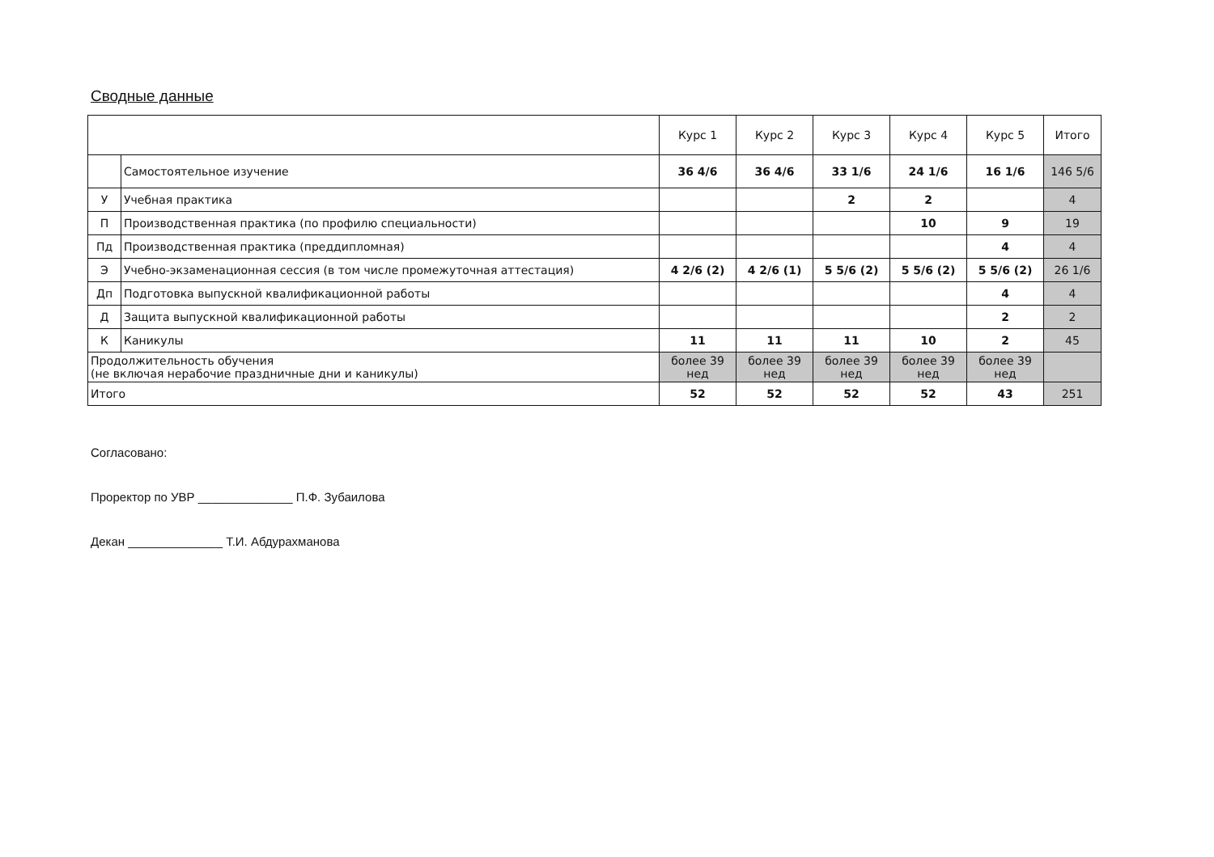Сводные данные
| | | Курс 1 | Курс 2 | Курс 3 | Курс 4 | Курс 5 | Итого |
| --- | --- | --- | --- | --- | --- | --- | --- |
| | Самостоятельное изучение | 36 4/6 | 36 4/6 | 33 1/6 | 24 1/6 | 16 1/6 | 146 5/6 |
| У | Учебная практика | | | 2 | 2 | | 4 |
| П | Производственная практика (по профилю специальности) | | | | 10 | 9 | 19 |
| Пд | Производственная практика (преддипломная) | | | | | 4 | 4 |
| Э | Учебно-экзаменационная сессия (в том числе промежуточная аттестация) | 4 2/6 (2) | 4 2/6 (1) | 5 5/6 (2) | 5 5/6 (2) | 5 5/6 (2) | 26 1/6 |
| Дп | Подготовка выпускной квалификационной работы | | | | | 4 | 4 |
| Д | Защита выпускной квалификационной работы | | | | | 2 | 2 |
| К | Каникулы | 11 | 11 | 11 | 10 | 2 | 45 |
| Продолжительность обучения (не включая нерабочие праздничные дни и каникулы) | | более 39 нед | более 39 нед | более 39 нед | более 39 нед | более 39 нед | |
| Итого | | 52 | 52 | 52 | 52 | 43 | 251 |
Согласовано:
Проректор по УВР ______________ П.Ф. Зубаилова
Декан ______________ Т.И. Абдурахманова